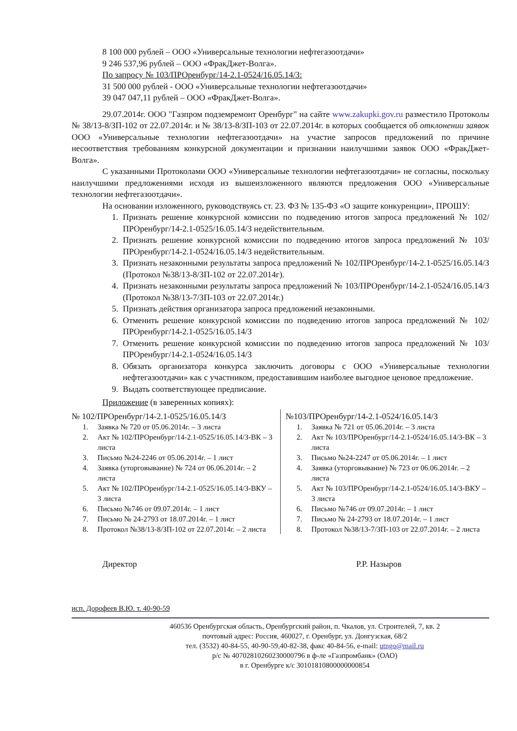8 100 000 рублей – ООО «Универсальные технологии нефтегазоотдачи»
9 246 537,96 рублей – ООО «ФракДжет-Волга».
По запросу № 103/ПРОренбург/14-2.1-0524/16.05.14/З:
31 500 000 рублей - ООО «Универсальные технологии нефтегазоотдачи»
39 047 047,11 рублей – ООО «ФракДжет-Волга».
29.07.2014г. ООО "Газпром подземремонт Оренбург" на сайте www.zakupki.gov.ru разместило Протоколы № 38/13-8/ЗП-102 от 22.07.2014г. и № 38/13-8/ЗП-103 от 22.07.2014г. в которых сообщается об отклонении заявок ООО «Универсальные технологии нефтегазоотдачи» на участие запросов предложений по причине несоответствия требованиям конкурсной документации и признании наилучшими заявок ООО «ФракДжет-Волга».
С указанными Протоколами ООО «Универсальные технологии нефтегазоотдачи» не согласны, поскольку наилучшими предложениями исходя из вышеизложенного являются предложения ООО «Универсальные технологии нефтегазоотдачи».
На основании изложенного, руководствуясь ст. 23. ФЗ № 135-ФЗ «О защите конкуренции», ПРОШУ:
1. Признать решение конкурсной комиссии по подведению итогов запроса предложений № 102/ПРОренбург/14-2.1-0525/16.05.14/З недействительным.
2. Признать решение конкурсной комиссии по подведению итогов запроса предложений № 103/ПРОренбург/14-2.1-0524/16.05.14/З недействительным.
3. Признать незаконными результаты запроса предложений № 102/ПРОренбург/14-2.1-0525/16.05.14/З (Протокол №38/13-8/ЗП-102 от 22.07.2014г).
4. Признать незаконными результаты запроса предложений № 103/ПРОренбург/14-2.1-0524/16.05.14/З (Протокол №38/13-7/ЗП-103 от 22.07.2014г.)
5. Признать действия организатора запроса предложений незаконными.
6. Отменить решение конкурсной комиссии по подведению итогов запроса предложений № 102/ПРОренбург/14-2.1-0525/16.05.14/З
7. Отменить решение конкурсной комиссии по подведению итогов запроса предложений № 103/ПРОренбург/14-2.1-0524/16.05.14/З
8. Обязать организатора конкурса заключить договоры с ООО «Универсальные технологии нефтегазоотдачи» как с участником, предоставившим наиболее выгодное ценовое предложение.
9. Выдать соответствующее предписание.
Приложение (в заверенных копиях):
№ 102/ПРОренбург/14-2.1-0525/16.05.14/З
1. Заявка № 720 от 05.06.2014г. – 3 листа
2. Акт № 102/ПРОренбург/14-2.1-0525/16.05.14/З-ВК – 3 листа
3. Письмо №24-2246 от 05.06.2014г. – 1 лист
4. Заявка (уторговывание) № 724 от 06.06.2014г. – 2 листа
5. Акт № 102/ПРОренбург/14-2.1-0525/16.05.14/З-ВКУ – 3 листа
6. Письмо №746 от 09.07.2014г. – 1 лист
7. Письмо № 24-2793 от 18.07.2014г. – 1 лист
8. Протокол №38/13-8/ЗП-102 от 22.07.2014г. – 2 листа
№103/ПРОренбург/14-2.1-0524/16.05.14/З
1. Заявка № 721 от 05.06.2014г. – 3 листа
2. Акт № 103/ПРОренбург/14-2.1-0524/16.05.14/З-ВК – 3 листа
3. Письмо №24-2247 от 05.06.2014г. – 1 лист
4. Заявка (уторговывание) № 723 от 06.06.2014г. – 2 листа
5. Акт № 103/ПРОренбург/14-2.1-0524/16.05.14/З-ВКУ – 3 листа
6. Письмо №746 от 09.07.2014г. – 1 лист
7. Письмо № 24-2793 от 18.07.2014г. – 1 лист
8. Протокол №38/13-7/ЗП-103 от 22.07.2014г. – 2 листа
Директор Р.Р. Назыров
исп. Дорофеев В.Ю. т. 40-90-59
460536 Оренбургская область, Оренбургский район, п. Чкалов, ул. Строителей, 7, кв. 2
почтовый адрес: Россия, 460027, г. Оренбург, ул. Донгузская, 68/2
тел. (3532) 40-84-55, 40-90-59,40-82-38, факс 40-84-56, e-mail: utngo@mail.ru
р/с № 40702810260230000796 в ф-ле «Газпромбанк» (ОАО)
в г. Оренбурге к/с 30101810800000000854